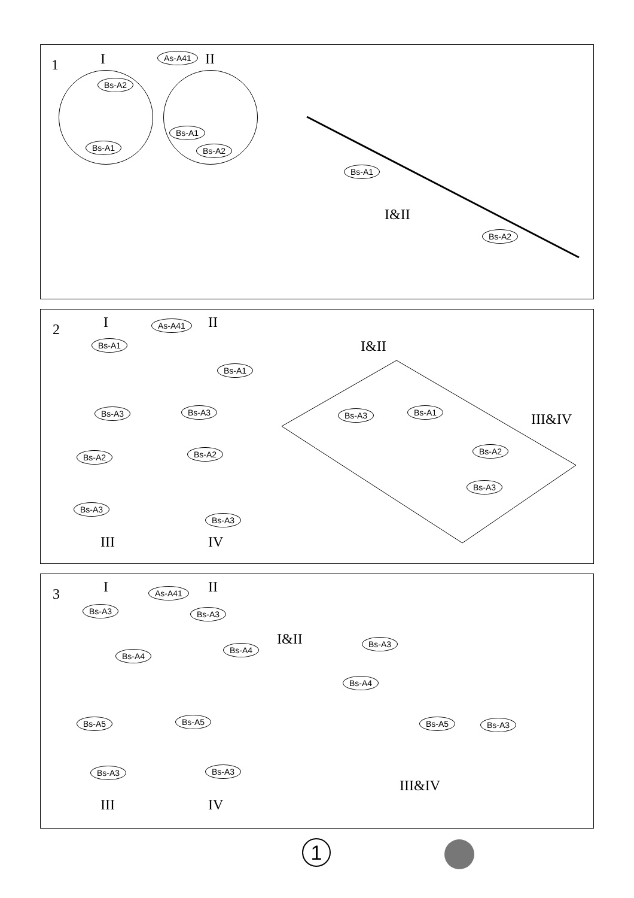1 I As-A41 II
Bs-A2
Bs-A1
Bs-A1 Bs-A2
Bs-A1
I&II
Bs-A2
2 I As-A41 II
Bs-A1
Bs-A1
Bs-A3 Bs-A3
Bs-A2 Bs-A2
Bs-A3
Bs-A3
III IV
I&II
Bs-A3 Bs-A1
III&IV
Bs-A2
Bs-A3
3 I As-A41 II
Bs-A3 Bs-A3
Bs-A4
Bs-A4
Bs-A5 Bs-A5
Bs-A3 Bs-A3
III IV
I&II Bs-A3
Bs-A4
Bs-A5 Bs-A3
III&IV
1